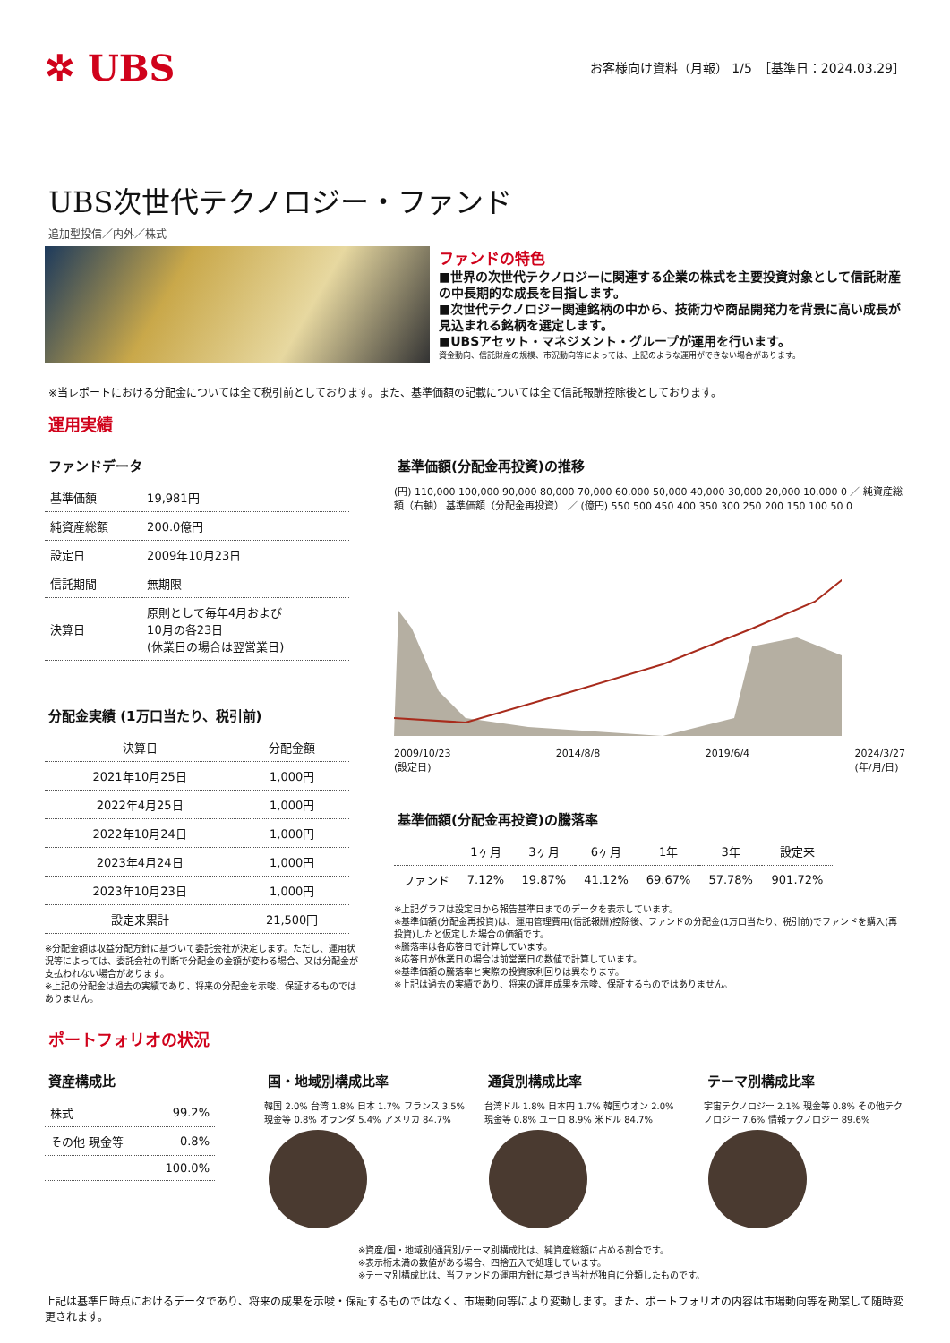✲ UBS
お客様向け資料（月報） 1/5　［基準日：2024.03.29］
UBS次世代テクノロジー・ファンド
追加型投信／内外／株式
ファンドの特色
■世界の次世代テクノロジーに関連する企業の株式を主要投資対象として信託財産の中長期的な成長を目指します。
■次世代テクノロジー関連銘柄の中から、技術力や商品開発力を背景に高い成長が見込まれる銘柄を選定します。
■UBSアセット・マネジメント・グループが運用を行います。
資金動向、信託財産の規模、市況動向等によっては、上記のような運用ができない場合があります。
※当レポートにおける分配金については全て税引前としております。また、基準価額の記載については全て信託報酬控除後としております。
運用実績
ファンドデータ
| 基準価額 | 19,981円 |
| 純資産総額 | 200.0億円 |
| 設定日 | 2009年10月23日 |
| 信託期間 | 無期限 |
| 決算日 | 原則として毎年4月および 10月の各23日 (休業日の場合は翌営業日) |
分配金実績 (1万口当たり、税引前)
| 決算日 | 分配金額 |
| --- | --- |
| 2021年10月25日 | 1,000円 |
| 2022年4月25日 | 1,000円 |
| 2022年10月24日 | 1,000円 |
| 2023年4月24日 | 1,000円 |
| 2023年10月23日 | 1,000円 |
| 設定来累計 | 21,500円 |
※分配金額は収益分配方針に基づいて委託会社が決定します。ただし、運用状況等によっては、委託会社の判断で分配金の金額が変わる場合、又は分配金が支払われない場合があります。
※上記の分配金は過去の実績であり、将来の分配金を示唆、保証するものではありません。
基準価額(分配金再投資)の推移
(円) 110,000 100,000 90,000 80,000 70,000 60,000 50,000 40,000 30,000 20,000 10,000 0 ／ 純資産総額（右軸） 基準価額（分配金再投資） ／ (億円) 550 500 450 400 350 300 250 200 150 100 50 0
2009/10/23
(設定日) 2014/8/8 2019/6/4 2024/3/27
(年/月/日)
基準価額(分配金再投資)の騰落率
| | 1ヶ月 | 3ヶ月 | 6ヶ月 | 1年 | 3年 | 設定来 |
| --- | --- | --- | --- | --- | --- | --- |
| ファンド | 7.12% | 19.87% | 41.12% | 69.67% | 57.78% | 901.72% |
※上記グラフは設定日から報告基準日までのデータを表示しています。
※基準価額(分配金再投資)は、運用管理費用(信託報酬)控除後、ファンドの分配金(1万口当たり、税引前)でファンドを購入(再投資)したと仮定した場合の価額です。
※騰落率は各応答日で計算しています。
※応答日が休業日の場合は前営業日の数値で計算しています。
※基準価額の騰落率と実際の投資家利回りは異なります。
※上記は過去の実績であり、将来の運用成果を示唆、保証するものではありません。
ポートフォリオの状況
資産構成比
| 株式 | 99.2% |
| その他 現金等 | 0.8% |
| | 100.0% |
国・地域別構成比率
韓国 2.0% 台湾 1.8% 日本 1.7% フランス 3.5% 現金等 0.8% オランダ 5.4% アメリカ 84.7%
通貨別構成比率
台湾ドル 1.8% 日本円 1.7% 韓国ウオン 2.0% 現金等 0.8% ユーロ 8.9% 米ドル 84.7%
テーマ別構成比率
宇宙テクノロジー 2.1% 現金等 0.8% その他テクノロジー 7.6% 情報テクノロジー 89.6%
※資産/国・地域別/通貨別/テーマ別構成比は、純資産総額に占める割合です。
※表示桁未満の数値がある場合、四捨五入で処理しています。
※テーマ別構成比は、当ファンドの運用方針に基づき当社が独自に分類したものです。
上記は基準日時点におけるデータであり、将来の成果を示唆・保証するものではなく、市場動向等により変動します。また、ポートフォリオの内容は市場動向等を勘案して随時変更されます。